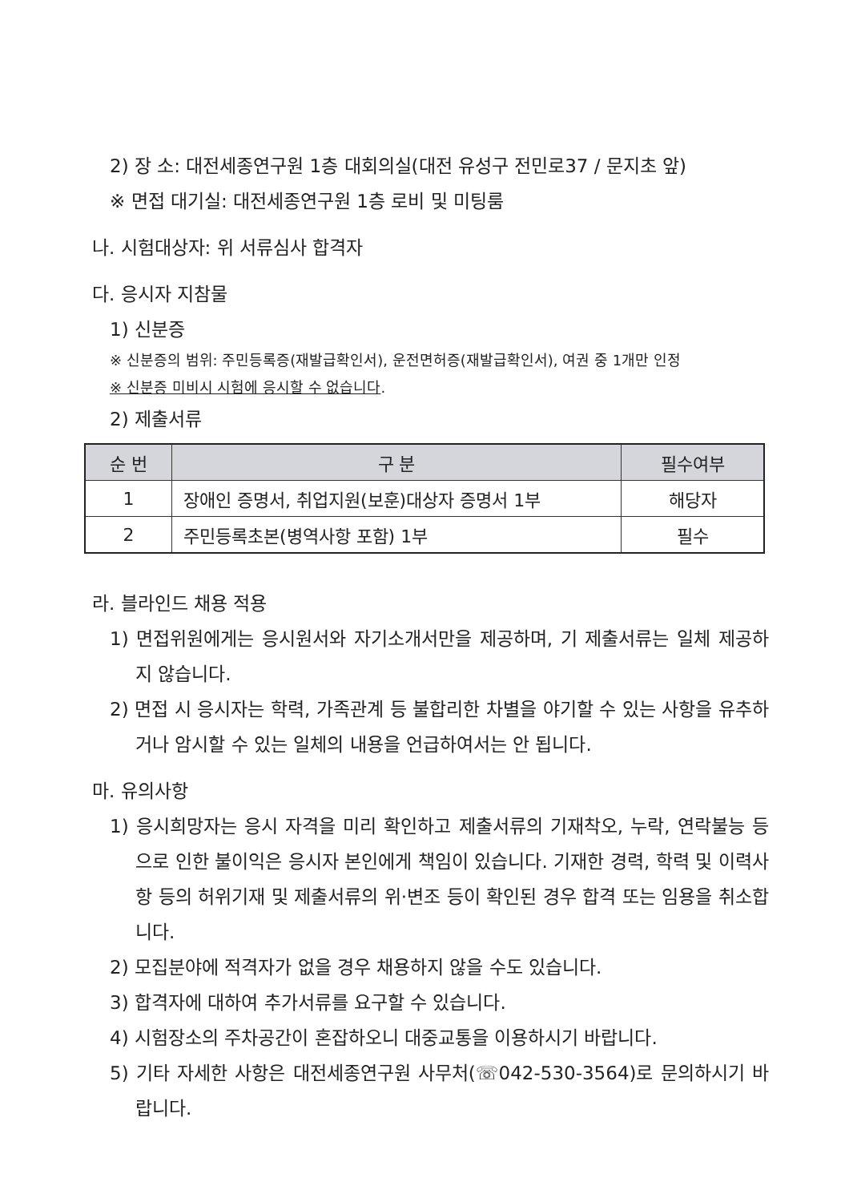2) 장 소: 대전세종연구원 1층 대회의실(대전 유성구 전민로37 / 문지초 앞)
※ 면접 대기실: 대전세종연구원 1층 로비 및 미팅룸
나. 시험대상자: 위 서류심사 합격자
다. 응시자 지참물
1) 신분증
※ 신분증의 범위: 주민등록증(재발급확인서), 운전면허증(재발급확인서), 여권 중 1개만 인정
※ 신분증 미비시 시험에 응시할 수 없습니다.
2) 제출서류
| 순 번 | 구 분 | 필수여부 |
| --- | --- | --- |
| 1 | 장애인 증명서, 취업지원(보훈)대상자 증명서 1부 | 해당자 |
| 2 | 주민등록초본(병역사항 포함) 1부 | 필수 |
라. 블라인드 채용 적용
1) 면접위원에게는 응시원서와 자기소개서만을 제공하며, 기 제출서류는 일체 제공하지 않습니다.
2) 면접 시 응시자는 학력, 가족관계 등 불합리한 차별을 야기할 수 있는 사항을 유추하거나 암시할 수 있는 일체의 내용을 언급하여서는 안 됩니다.
마. 유의사항
1) 응시희망자는 응시 자격을 미리 확인하고 제출서류의 기재착오, 누락, 연락불능 등으로 인한 불이익은 응시자 본인에게 책임이 있습니다. 기재한 경력, 학력 및 이력사항 등의 허위기재 및 제출서류의 위·변조 등이 확인된 경우 합격 또는 임용을 취소합니다.
2) 모집분야에 적격자가 없을 경우 채용하지 않을 수도 있습니다.
3) 합격자에 대하여 추가서류를 요구할 수 있습니다.
4) 시험장소의 주차공간이 혼잡하오니 대중교통을 이용하시기 바랍니다.
5) 기타 자세한 사항은 대전세종연구원 사무처(☏042-530-3564)로 문의하시기 바랍니다.